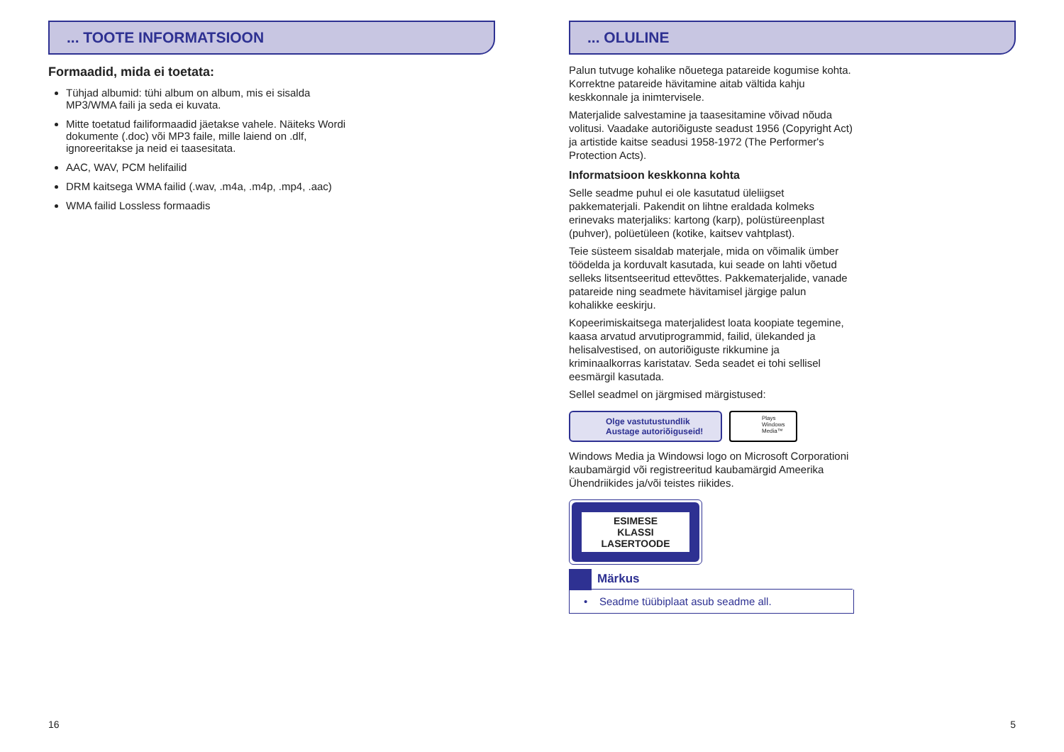... TOOTE INFORMATSIOON
Formaadid, mida ei toetata:
Tühjad albumid: tühi album on album, mis ei sisalda
MP3/WMA faili ja seda ei kuvata.
Mitte toetatud failiformaadid jäetakse vahele. Näiteks Wordi
dokumente (.doc) või MP3 faile, mille laiend on .dlf,
ignoreeritakse ja neid ei taasesitata.
AAC, WAV, PCM helifailid
DRM kaitsega WMA failid (.wav, .m4a, .m4p, .mp4, .aac)
WMA failid Lossless formaadis
16
... OLULINE
Palun tutvuge kohalike nõuetega patareide kogumise kohta. Korrektne patareide hävitamine aitab vältida kahju keskkonnale ja inimtervisele.
Materjalide salvestamine ja taasesitamine võivad nõuda volitusi. Vaadake autoriõiguste seadust 1956 (Copyright Act) ja artistide kaitse seadusi 1958-1972 (The Performer's Protection Acts).
Informatsioon keskkonna kohta
Selle seadme puhul ei ole kasutatud üleliigset pakkematerjali. Pakendit on lihtne eraldada kolmeks erinevaks materjaliks: kartong (karp), polüstüreenplast (puhver), polüetüleen (kotike, kaitsev vahtplast).
Teie süsteem sisaldab materjale, mida on võimalik ümber töödelda ja korduvalt kasutada, kui seade on lahti võetud selleks litsentseeritud ettevõttes. Pakkematerjalide, vanade patareide ning seadmete hävitamisel järgige palun kohalikke eeskirju.
Kopeerimiskaitsega materjalidest loata koopiate tegemine, kaasa arvatud arvutiprogrammid, failid, ülekanded ja helisalvestised, on autoriõiguste rikkumine ja kriminaalkorras karistatav. Seda seadet ei tohi sellisel eesmärgil kasutada.
Sellel seadmel on järgmised märgistused:
Olge vastutustundlik
Austage autoriõiguseid!
Plays
Windows
Media™
Windows Media ja Windowsi logo on Microsoft Corporationi kaubamärgid või registreeritud kaubamärgid Ameerika Ühendriikides ja/või teistes riikides.
ESIMESE
KLASSI
LASERTOODE
Märkus
• Seadme tüübiplaat asub seadme all.
5